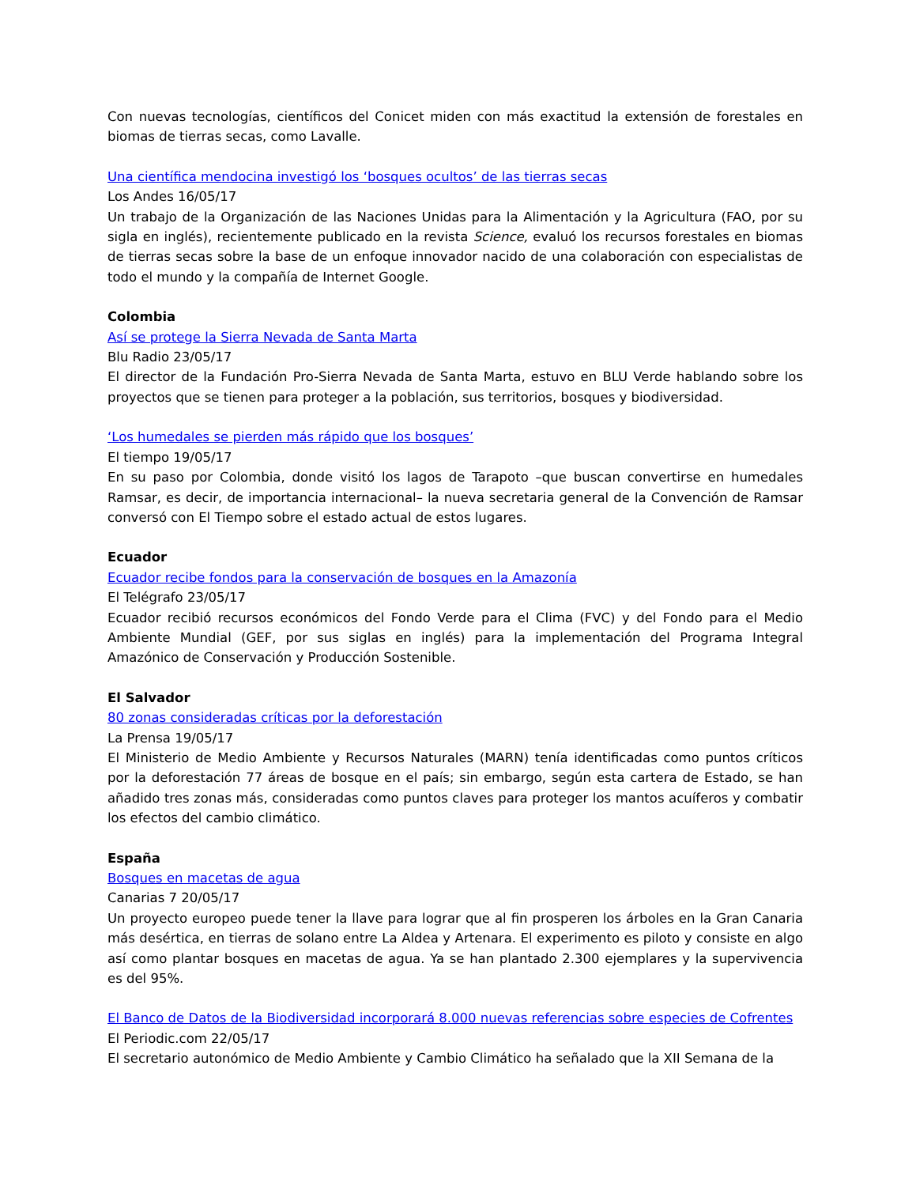Con nuevas tecnologías, científicos del Conicet miden con más exactitud la extensión de forestales en biomas de tierras secas, como Lavalle.
Una científica mendocina investigó los ‘bosques ocultos’ de las tierras secas
Los Andes 16/05/17
Un trabajo de la Organización de las Naciones Unidas para la Alimentación y la Agricultura (FAO, por su sigla en inglés), recientemente publicado en la revista Science, evaluó los recursos forestales en biomas de tierras secas sobre la base de un enfoque innovador nacido de una colaboración con especialistas de todo el mundo y la compañía de Internet Google.
Colombia
Así se protege la Sierra Nevada de Santa Marta
Blu Radio 23/05/17
El director de la Fundación Pro-Sierra Nevada de Santa Marta, estuvo en BLU Verde hablando sobre los proyectos que se tienen para proteger a la población, sus territorios, bosques y biodiversidad.
‘Los humedales se pierden más rápido que los bosques’
El tiempo 19/05/17
En su paso por Colombia, donde visitó los lagos de Tarapoto –que buscan convertirse en humedales Ramsar, es decir, de importancia internacional– la nueva secretaria general de la Convención de Ramsar conversó con El Tiempo sobre el estado actual de estos lugares.
Ecuador
Ecuador recibe fondos para la conservación de bosques en la Amazonía
El Telégrafo 23/05/17
Ecuador recibió recursos económicos del Fondo Verde para el Clima (FVC) y del Fondo para el Medio Ambiente Mundial (GEF, por sus siglas en inglés) para la implementación del Programa Integral Amazónico de Conservación y Producción Sostenible.
El Salvador
80 zonas consideradas críticas por la deforestación
La Prensa 19/05/17
El Ministerio de Medio Ambiente y Recursos Naturales (MARN) tenía identificadas como puntos críticos por la deforestación 77 áreas de bosque en el país; sin embargo, según esta cartera de Estado, se han añadido tres zonas más, consideradas como puntos claves para proteger los mantos acuíferos y combatir los efectos del cambio climático.
España
Bosques en macetas de agua
Canarias 7 20/05/17
Un proyecto europeo puede tener la llave para lograr que al fin prosperen los árboles en la Gran Canaria más desértica, en tierras de solano entre La Aldea y Artenara. El experimento es piloto y consiste en algo así como plantar bosques en macetas de agua. Ya se han plantado 2.300 ejemplares y la supervivencia es del 95%.
El Banco de Datos de la Biodiversidad incorporará 8.000 nuevas referencias sobre especies de Cofrentes
El Periodic.com 22/05/17
El secretario autonómico de Medio Ambiente y Cambio Climático ha señalado que la XII Semana de la